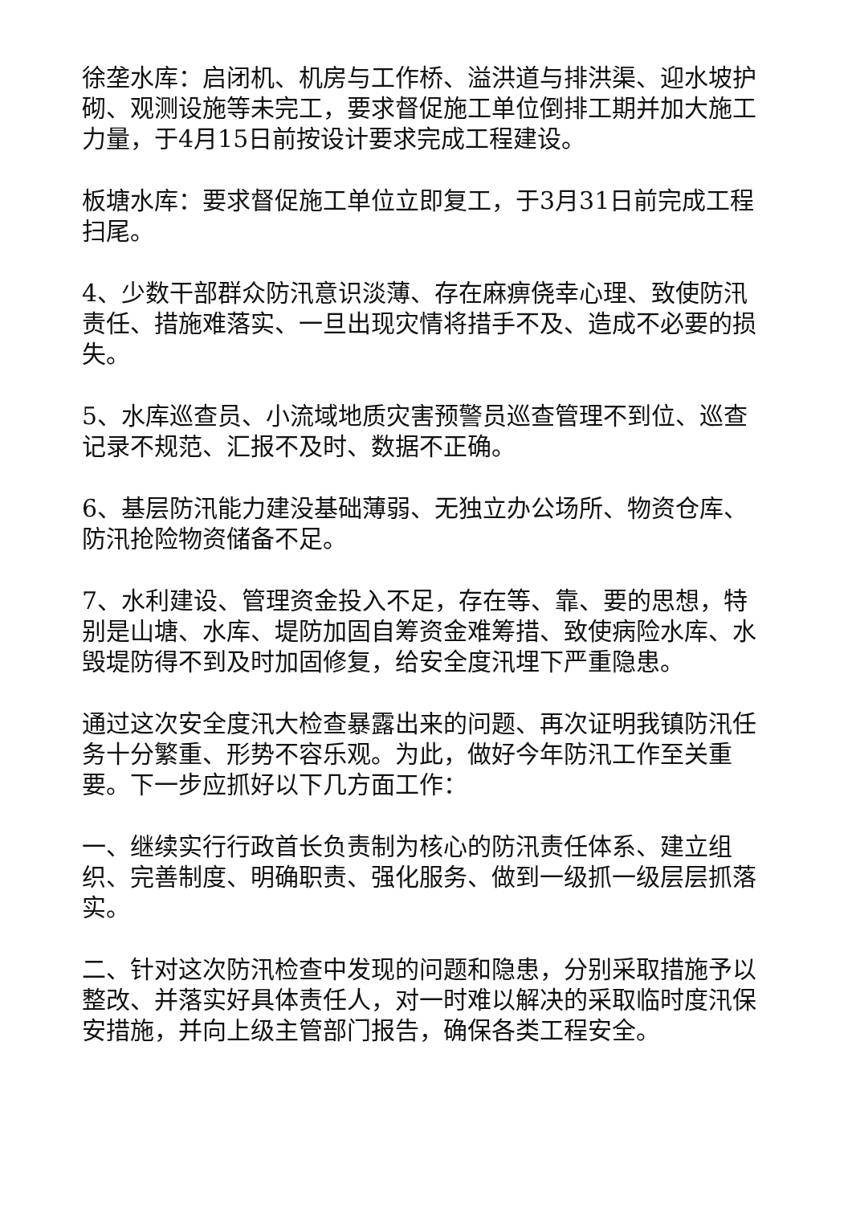徐垄水库：启闭机、机房与工作桥、溢洪道与排洪渠、迎水坡护砌、观测设施等未完工，要求督促施工单位倒排工期并加大施工力量，于4月15日前按设计要求完成工程建设。
板塘水库：要求督促施工单位立即复工，于3月31日前完成工程扫尾。
4、少数干部群众防汛意识淡薄、存在麻痹侥幸心理、致使防汛责任、措施难落实、一旦出现灾情将措手不及、造成不必要的损失。
5、水库巡查员、小流域地质灾害预警员巡查管理不到位、巡查记录不规范、汇报不及时、数据不正确。
6、基层防汛能力建没基础薄弱、无独立办公场所、物资仓库、防汛抢险物资储备不足。
7、水利建设、管理资金投入不足，存在等、靠、要的思想，特别是山塘、水库、堤防加固自筹资金难筹措、致使病险水库、水毁堤防得不到及时加固修复，给安全度汛埋下严重隐患。
通过这次安全度汛大检查暴露出来的问题、再次证明我镇防汛任务十分繁重、形势不容乐观。为此，做好今年防汛工作至关重要。下一步应抓好以下几方面工作：
一、继续实行行政首长负责制为核心的防汛责任体系、建立组织、完善制度、明确职责、强化服务、做到一级抓一级层层抓落实。
二、针对这次防汛检查中发现的问题和隐患，分别采取措施予以整改、并落实好具体责任人，对一时难以解决的采取临时度汛保安措施，并向上级主管部门报告，确保各类工程安全。